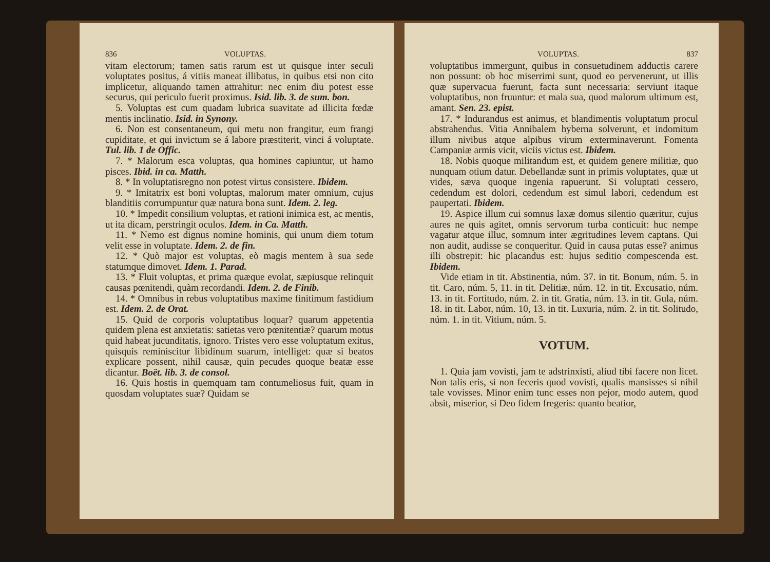836 VOLUPTAS.
vitam electorum; tamen satis rarum est ut quisque inter seculi voluptates positus, á vitiis maneat illibatus, in quibus etsi non cito implicetur, aliquando tamen attrahitur: nec enim diu potest esse securus, qui periculo fuerit proximus. Isid. lib. 3. de sum. bon.
5. Voluptas est cum quadam lubrica suavitate ad illicita fœdæ mentis inclinatio. Isid. in Synony.
6. Non est consentaneum, qui metu non frangitur, eum frangi cupiditate, et qui invictum se á labore præstiterit, vinci á voluptate. Tul. lib. 1 de Offic.
7. * Malorum esca voluptas, qua homines capiuntur, ut hamo pisces. Ibid. in ca. Matth.
8. * In voluptatisregno non potest virtus consistere. Ibidem.
9. * Imitatrix est boni voluptas, malorum mater omnium, cujus blanditiis corrumpuntur quæ natura bona sunt. Idem. 2. leg.
10. * Impedit consilium voluptas, et rationi inimica est, ac mentis, ut ita dicam, perstringit oculos. Idem. in Ca. Matth.
11. * Nemo est dignus nomine hominis, qui unum diem totum velit esse in voluptate. Idem. 2. de fin.
12. * Quò major est voluptas, eò magis mentem à sua sede statumque dimovet. Idem. 1. Parad.
13. * Fluit voluptas, et prima quæque evolat, sæpiusque relinquit causas pœnitendi, quàm recordandi. Idem. 2. de Finib.
14. * Omnibus in rebus voluptatibus maxime finitimum fastidium est. Idem. 2. de Orat.
15. Quid de corporis voluptatibus loquar? quarum appetentia quidem plena est anxietatis: satietas vero pœnitentiæ? quarum motus quid habeat jucunditatis, ignoro. Tristes vero esse voluptatum exitus, quisquis reminiscitur libidinum suarum, intelliget: quæ si beatos explicare possent, nihil causæ, quin pecudes quoque beatæ esse dicantur. Boët. lib. 3. de consol.
16. Quis hostis in quemquam tam contumeliosus fuit, quam in quosdam voluptates suæ? Quidam se
VOLUPTAS. 837
voluptatibus immergunt, quibus in consuetudinem adductis carere non possunt: ob hoc miserrimi sunt, quod eo pervenerunt, ut illis quæ supervacua fuerunt, facta sunt necessaria: serviunt itaque voluptatibus, non fruuntur: et mala sua, quod malorum ultimum est, amant. Sen. 23. epist.
17. * Indurandus est animus, et blandimentis voluptatum procul abstrahendus. Vitia Annibalem hyberna solverunt, et indomitum illum nivibus atque alpibus virum exterminaverunt. Fomenta Campaniæ armis vicit, viciis victus est. Ibidem.
18. Nobis quoque militandum est, et quidem genere militiæ, quo nunquam otium datur. Debellandæ sunt in primis voluptates, quæ ut vides, sæva quoque ingenia rapuerunt. Si voluptati cessero, cedendum est dolori, cedendum est simul labori, cedendum est paupertati. Ibidem.
19. Aspice illum cui somnus laxæ domus silentio quæritur, cujus aures ne quis agitet, omnis servorum turba conticuit: huc nempe vagatur atque illuc, somnum inter ægritudines levem captans. Qui non audit, audisse se conqueritur. Quid in causa putas esse? animus illi obstrepit: hic placandus est: hujus seditio compescenda est. Ibidem.
Vide etiam in tit. Abstinentia, núm. 37. in tit. Bonum, núm. 5. in tit. Caro, núm. 5, 11. in tit. Delitiæ, núm. 12. in tit. Excusatio, núm. 13. in tit. Fortitudo, núm. 2. in tit. Gratia, núm. 13. in tit. Gula, núm. 18. in tit. Labor, núm. 10, 13. in tit. Luxuria, núm. 2. in tit. Solitudo, núm. 1. in tit. Vitium, núm. 5.
VOTUM.
1. Quia jam vovisti, jam te adstrinxisti, aliud tibi facere non licet. Non talis eris, si non feceris quod vovisti, qualis mansisses si nihil tale vovisses. Minor enim tunc esses non pejor, modo autem, quod absit, miserior, si Deo fidem fregeris: quanto beatior,